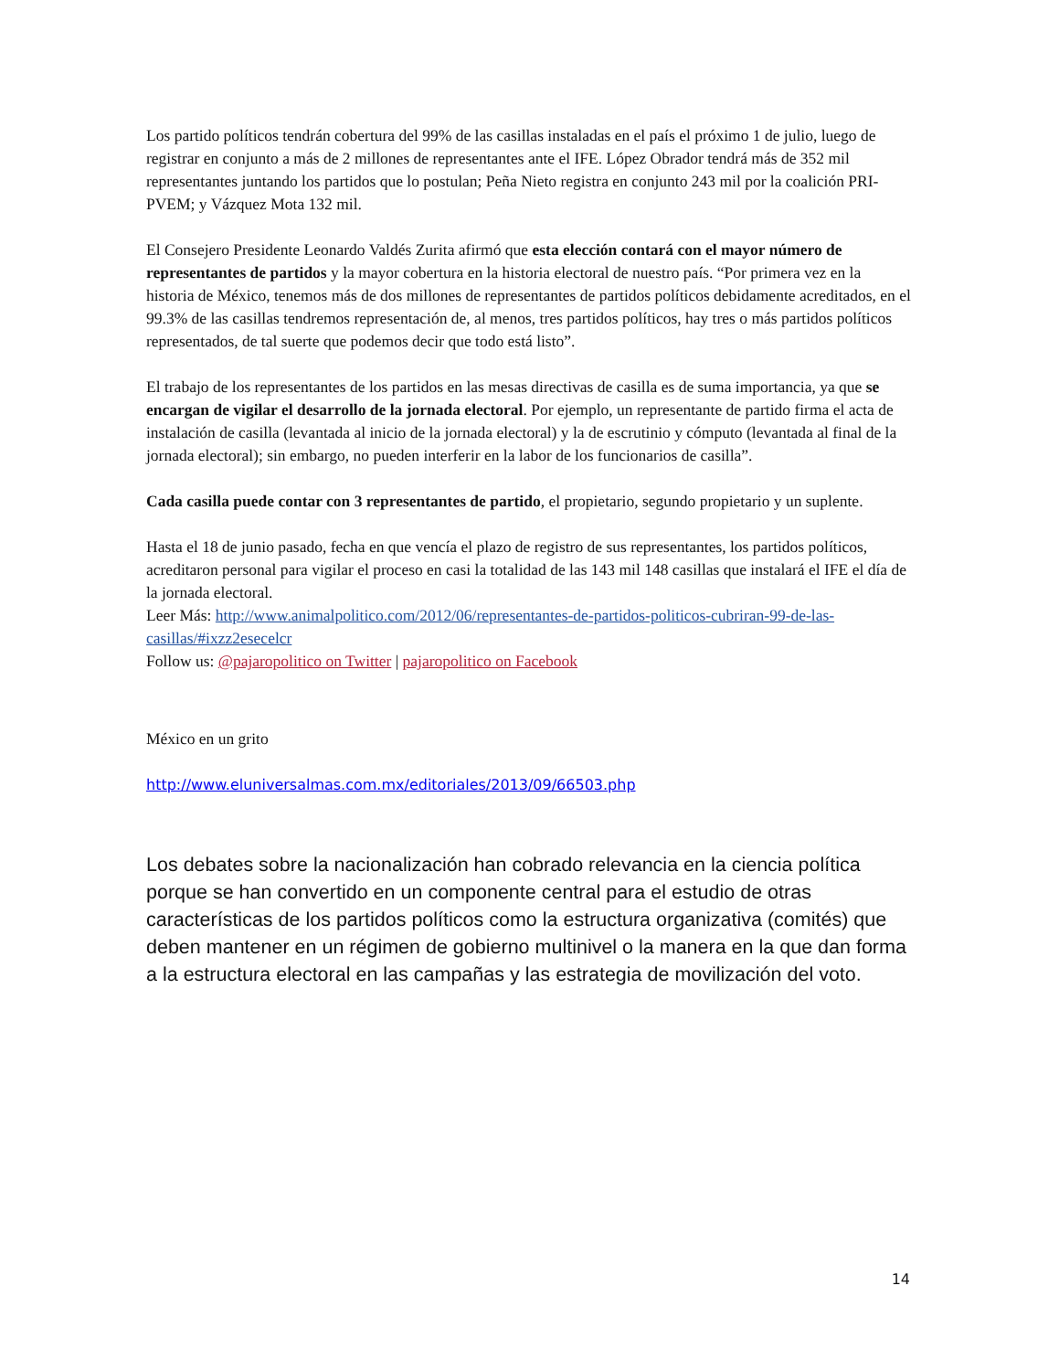Los partido políticos tendrán cobertura del 99% de las casillas instaladas en el país el próximo 1 de julio, luego de registrar en conjunto a más de 2 millones de representantes ante el IFE. López Obrador tendrá más de 352 mil representantes juntando los partidos que lo postulan; Peña Nieto registra en conjunto 243 mil por la coalición PRI-PVEM; y Vázquez Mota 132 mil.
El Consejero Presidente Leonardo Valdés Zurita afirmó que esta elección contará con el mayor número de representantes de partidos y la mayor cobertura en la historia electoral de nuestro país. “Por primera vez en la historia de México, tenemos más de dos millones de representantes de partidos políticos debidamente acreditados, en el 99.3% de las casillas tendremos representación de, al menos, tres partidos políticos, hay tres o más partidos políticos representados, de tal suerte que podemos decir que todo está listo”.
El trabajo de los representantes de los partidos en las mesas directivas de casilla es de suma importancia, ya que se encargan de vigilar el desarrollo de la jornada electoral. Por ejemplo, un representante de partido firma el acta de instalación de casilla (levantada al inicio de la jornada electoral) y la de escrutinio y cómputo (levantada al final de la jornada electoral); sin embargo, no pueden interferir en la labor de los funcionarios de casilla”.
Cada casilla puede contar con 3 representantes de partido, el propietario, segundo propietario y un suplente.
Hasta el 18 de junio pasado, fecha en que vencía el plazo de registro de sus representantes, los partidos políticos, acreditaron personal para vigilar el proceso en casi la totalidad de las 143 mil 148 casillas que instalará el IFE el día de la jornada electoral.
Leer Más: http://www.animalpolitico.com/2012/06/representantes-de-partidos-politicos-cubriran-99-de-las-casillas/#ixzz2esecelcr
Follow us: @pajaropolitico on Twitter | pajaropolitico on Facebook
México en un grito
http://www.eluniversalmas.com.mx/editoriales/2013/09/66503.php
Los debates sobre la nacionalización han cobrado relevancia en la ciencia política porque se han convertido en un componente central para el estudio de otras características de los partidos políticos como la estructura organizativa (comités) que deben mantener en un régimen de gobierno multinivel o la manera en la que dan forma a la estructura electoral en las campañas y las estrategia de movilización del voto.
14